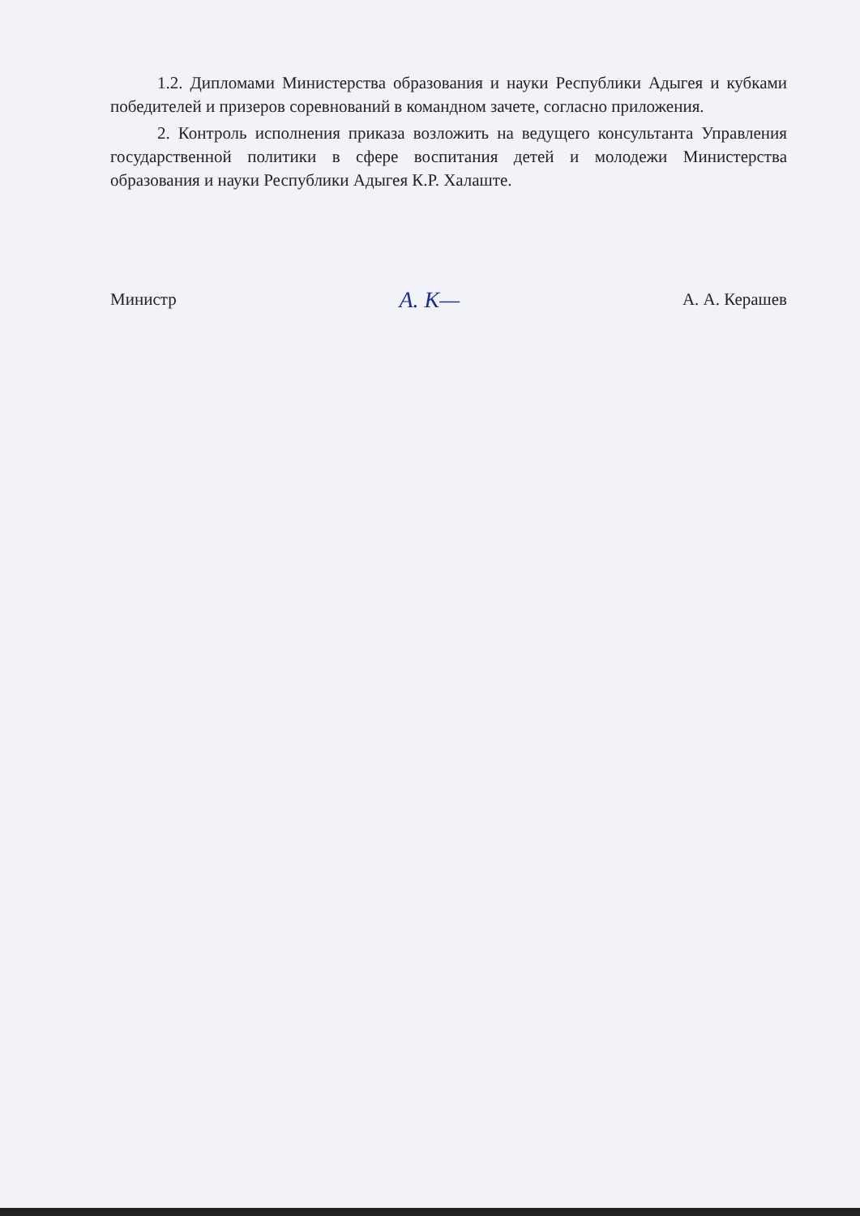1.2. Дипломами Министерства образования и науки Республики Адыгея и кубками победителей и призеров соревнований в командном зачете, согласно приложения.
2. Контроль исполнения приказа возложить на ведущего консультанта Управления государственной политики в сфере воспитания детей и молодежи Министерства образования и науки Республики Адыгея К.Р. Халаште.
Министр A. K— А. А. Керашев